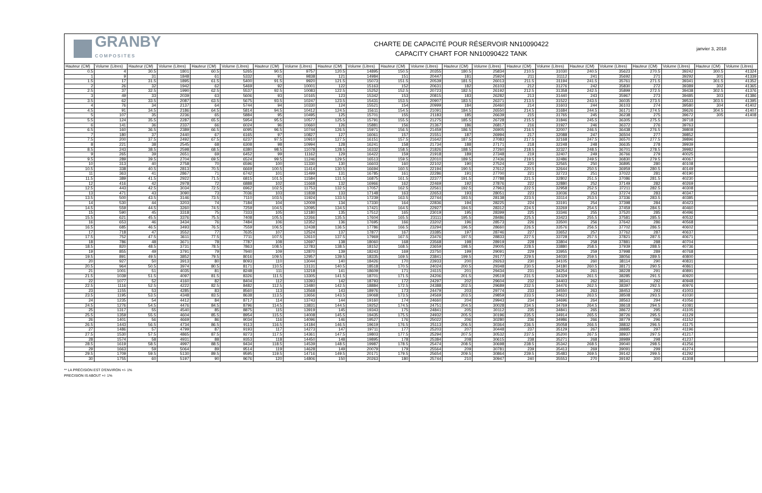GRANBY
COMPOSITES
CHARTE DE CAPACITÉ POUR RÉSERVOIR NN10090422
CAPACITY CHART FOR NN10090422 TANK
janvier 3, 2018
| Hauteur (CM) | Volume (Litres) | Hauteur (CM) | Volume (Litres) | Hauteur (CM) | Volume (Litres) | Hauteur (CM) | Volume (Litres) | Hauteur (CM) | Volume (Litres) | Hauteur (CM) | Volume (Litres) | Hauteur (CM) | Volume (Litres) | Hauteur (CM) | Volume (Litres) | Hauteur (CM) | Volume (Litres) | Hauteur (CM) | Volume (Litres) | Hauteur (CM) | Volume (Litres) |
| --- | --- | --- | --- | --- | --- | --- | --- | --- | --- | --- | --- | --- | --- | --- | --- | --- | --- | --- | --- | --- | --- |
| 0.5 | 4 | 30.5 | 1801 | 60.5 | 5265 | 90.5 | 9757 | 120.5 | 14895 | 150.5 | 20355 | 180.5 | 25834 | 210.5 | 31030 | 240.5 | 35623 | 270.5 | 39242 | 300.5 | 41324 |
| 1 | 9 | 31 | 1848 | 61 | 5332 | 91 | 9838 | 121 | 14984 | 151 | 20447 | 181 | 25924 | 211 | 31112 | 241 | 35692 | 271 | 39292 | 301 | 41339 |
| 1.5 | 17 | 31.5 | 1895 | 61.5 | 5400 | 91.5 | 9920 | 121.5 | 15073 | 151.5 | 20539 | 181.5 | 26013 | 211.5 | 31194 | 241.5 | 35761 | 271.5 | 39341 | 301.5 | 41352 |
| 2 | 26 | 32 | 1942 | 62 | 5469 | 92 | 10001 | 122 | 15163 | 152 | 20631 | 182 | 26103 | 212 | 31276 | 242 | 35830 | 272 | 39389 | 302 | 41365 |
| 2.5 | 37 | 32.5 | 1990 | 62.5 | 5537 | 92.5 | 10083 | 122.5 | 15252 | 152.5 | 20723 | 182.5 | 26192 | 212.5 | 31358 | 242.5 | 35899 | 272.5 | 39438 | 302.5 | 41376 |
| 3 | 49 | 33 | 2039 | 63 | 5606 | 93 | 10165 | 123 | 15342 | 153 | 20815 | 183 | 26282 | 213 | 31440 | 243 | 35967 | 273 | 39485 | 303 | 41386 |
| 3.5 | 62 | 33.5 | 2087 | 63.5 | 5675 | 93.5 | 10247 | 123.5 | 15431 | 153.5 | 20907 | 183.5 | 26371 | 213.5 | 31522 | 243.5 | 36035 | 273.5 | 39533 | 303.5 | 41395 |
| 4 | 76 | 34 | 2137 | 64 | 5744 | 94 | 10330 | 124 | 15521 | 154 | 20999 | 184 | 26460 | 214 | 31603 | 244 | 36103 | 274 | 39580 | 304 | 41402 |
| 4.5 | 91 | 34.5 | 2186 | 64.5 | 5814 | 94.5 | 10412 | 124.5 | 15611 | 154.5 | 21091 | 184.5 | 26550 | 214.5 | 31684 | 244.5 | 36171 | 274.5 | 39626 | 304.5 | 41407 |
| 5 | 107 | 35 | 2236 | 65 | 5884 | 95 | 10495 | 125 | 15701 | 155 | 21183 | 185 | 26639 | 215 | 31765 | 245 | 36238 | 275 | 39672 | 305 | 41408 |
| 5.5 | 124 | 35.5 | 2287 | 65.5 | 5954 | 95.5 | 10577 | 125.5 | 15791 | 155.5 | 21275 | 185.5 | 26728 | 215.5 | 31846 | 245.5 | 36305 | 275.5 | 39718 | | |
| 6 | 141 | 36 | 2337 | 66 | 6024 | 96 | 10660 | 126 | 15881 | 156 | 21367 | 186 | 26817 | 216 | 31927 | 246 | 36372 | 276 | 39763 | | |
| 6.5 | 160 | 36.5 | 2389 | 66.5 | 6095 | 96.5 | 10744 | 126.5 | 15971 | 156.5 | 21459 | 186.5 | 26905 | 216.5 | 32007 | 246.5 | 36438 | 276.5 | 39808 | | |
| 7 | 180 | 37 | 2440 | 67 | 6165 | 97 | 10827 | 127 | 16061 | 157 | 21551 | 187 | 26994 | 217 | 32088 | 247 | 36504 | 277 | 39852 | | |
| 7.5 | 200 | 37.5 | 2492 | 67.5 | 6237 | 97.5 | 10910 | 127.5 | 16151 | 157.5 | 21642 | 187.5 | 27083 | 217.5 | 32168 | 247.5 | 36570 | 277.5 | 39896 | | |
| 8 | 221 | 38 | 2545 | 68 | 6308 | 98 | 10994 | 128 | 16241 | 158 | 21734 | 188 | 27171 | 218 | 32248 | 248 | 36635 | 278 | 39939 | | |
| 8.5 | 243 | 38.5 | 2598 | 68.5 | 6380 | 98.5 | 11078 | 128.5 | 16332 | 158.5 | 21826 | 188.5 | 27260 | 218.5 | 32327 | 248.5 | 36701 | 278.5 | 39982 | | |
| 9 | 265 | 39 | 2651 | 69 | 6452 | 99 | 11162 | 129 | 16422 | 159 | 21918 | 189 | 27348 | 219 | 32407 | 249 | 36766 | 279 | 40025 | | |
| 9.5 | 289 | 39.5 | 2704 | 69.5 | 6524 | 99.5 | 11246 | 129.5 | 16513 | 159.5 | 22010 | 189.5 | 27436 | 219.5 | 32486 | 249.5 | 36830 | 279.5 | 40067 | | |
| 10 | 313 | 40 | 2758 | 70 | 6596 | 100 | 11330 | 130 | 16603 | 160 | 22102 | 190 | 27524 | 220 | 32565 | 250 | 36895 | 280 | 40108 | | |
| 10.5 | 338 | 40.5 | 2813 | 70.5 | 6669 | 100.5 | 11414 | 130.5 | 16694 | 160.5 | 22194 | 190.5 | 27612 | 220.5 | 32644 | 250.5 | 36959 | 280.5 | 40149 | | |
| 11 | 363 | 41 | 2867 | 71 | 6742 | 101 | 11499 | 131 | 16785 | 161 | 22286 | 191 | 27700 | 221 | 32723 | 251 | 37022 | 281 | 40190 | | |
| 11.5 | 389 | 41.5 | 2922 | 71.5 | 6815 | 101.5 | 11584 | 131.5 | 16875 | 161.5 | 22377 | 191.5 | 27788 | 221.5 | 32802 | 251.5 | 37086 | 281.5 | 40230 | | |
| 12 | 416 | 42 | 2978 | 72 | 6888 | 102 | 11668 | 132 | 16966 | 162 | 22469 | 192 | 27876 | 222 | 32880 | 252 | 37149 | 282 | 40269 | | |
| 12.5 | 443 | 42.5 | 3034 | 72.5 | 6962 | 102.5 | 11753 | 132.5 | 17057 | 162.5 | 22561 | 192.5 | 27963 | 222.5 | 32958 | 252.5 | 37211 | 282.5 | 40308 | | |
| 13 | 471 | 43 | 3090 | 73 | 7036 | 103 | 11838 | 133 | 17148 | 163 | 22653 | 193 | 28051 | 223 | 33036 | 253 | 37274 | 283 | 40347 | | |
| 13.5 | 500 | 43.5 | 3146 | 73.5 | 7110 | 103.5 | 11924 | 133.5 | 17239 | 163.5 | 22744 | 193.5 | 28138 | 223.5 | 33114 | 253.5 | 37336 | 283.5 | 40385 | | |
| 14 | 530 | 44 | 3203 | 74 | 7184 | 104 | 12009 | 134 | 17330 | 164 | 22836 | 194 | 28225 | 224 | 33191 | 254 | 37398 | 284 | 40423 | | |
| 14.5 | 559 | 44.5 | 3260 | 74.5 | 7259 | 104.5 | 12095 | 134.5 | 17421 | 164.5 | 22927 | 194.5 | 28312 | 224.5 | 33269 | 254.5 | 37459 | 284.5 | 40460 | | |
| 15 | 590 | 45 | 3318 | 75 | 7333 | 105 | 12180 | 135 | 17512 | 165 | 23019 | 195 | 28399 | 225 | 33346 | 255 | 37520 | 285 | 40496 | | |
| 15.5 | 621 | 45.5 | 3376 | 75.5 | 7408 | 105.5 | 12266 | 135.5 | 17604 | 165.5 | 23111 | 195.5 | 28486 | 225.5 | 33423 | 255.5 | 37581 | 285.5 | 40532 | | |
| 16 | 653 | 46 | 3434 | 76 | 7484 | 106 | 12352 | 136 | 17695 | 166 | 23202 | 196 | 28573 | 226 | 33500 | 256 | 37642 | 286 | 40568 | | |
| 16.5 | 685 | 46.5 | 3493 | 76.5 | 7559 | 106.5 | 12438 | 136.5 | 17786 | 166.5 | 23294 | 196.5 | 28660 | 226.5 | 33576 | 256.5 | 37702 | 286.5 | 40602 | | |
| 17 | 718 | 47 | 3552 | 77 | 7635 | 107 | 12524 | 137 | 17877 | 167 | 23385 | 197 | 28746 | 227 | 33652 | 257 | 37762 | 287 | 40637 | | |
| 17.5 | 752 | 47.5 | 3611 | 77.5 | 7711 | 107.5 | 12610 | 137.5 | 17969 | 167.5 | 23476 | 197.5 | 28833 | 227.5 | 33728 | 257.5 | 37821 | 287.5 | 40671 | | |
| 18 | 786 | 48 | 3671 | 78 | 7787 | 108 | 12697 | 138 | 18060 | 168 | 23568 | 198 | 28919 | 228 | 33804 | 258 | 37881 | 288 | 40704 | | |
| 18.5 | 820 | 48.5 | 3731 | 78.5 | 7863 | 108.5 | 12783 | 138.5 | 18152 | 168.5 | 23659 | 198.5 | 29005 | 228.5 | 33880 | 258.5 | 37939 | 288.5 | 40736 | | |
| 19 | 855 | 49 | 3791 | 79 | 7940 | 109 | 12870 | 139 | 18243 | 169 | 23750 | 199 | 29091 | 229 | 33955 | 259 | 37998 | 289 | 40768 | | |
| 19.5 | 891 | 49.5 | 3852 | 79.5 | 8016 | 109.5 | 12957 | 139.5 | 18335 | 169.5 | 23841 | 199.5 | 29177 | 229.5 | 34030 | 259.5 | 38056 | 289.5 | 40800 | | |
| 20 | 927 | 50 | 3913 | 80 | 8093 | 110 | 13044 | 140 | 18426 | 170 | 23933 | 200 | 29263 | 230 | 34105 | 260 | 38114 | 290 | 40831 | | |
| 20.5 | 964 | 50.5 | 3974 | 80.5 | 8171 | 110.5 | 13131 | 140.5 | 18518 | 170.5 | 24024 | 200.5 | 29348 | 230.5 | 34180 | 260.5 | 38171 | 290.5 | 40861 | | |
| 21 | 1001 | 51 | 4035 | 81 | 8248 | 111 | 13218 | 141 | 18609 | 171 | 24115 | 201 | 29434 | 231 | 34254 | 261 | 38228 | 291 | 40891 | | |
| 21.5 | 1039 | 51.5 | 4097 | 81.5 | 8326 | 111.5 | 13305 | 141.5 | 18701 | 171.5 | 24206 | 201.5 | 29519 | 231.5 | 34329 | 261.5 | 38285 | 291.5 | 40920 | | |
| 22 | 1077 | 52 | 4160 | 82 | 8404 | 112 | 13393 | 142 | 18793 | 172 | 24297 | 202 | 29604 | 232 | 34403 | 262 | 38341 | 292 | 40948 | | |
| 22.5 | 1116 | 52.5 | 4222 | 82.5 | 8482 | 112.5 | 13480 | 142.5 | 18884 | 172.5 | 24388 | 202.5 | 29689 | 232.5 | 34476 | 262.5 | 38397 | 292.5 | 40976 | | |
| 23 | 1155 | 53 | 4285 | 83 | 8560 | 113 | 13568 | 143 | 18976 | 173 | 24479 | 203 | 29774 | 233 | 34550 | 263 | 38453 | 293 | 41003 | | |
| 23.5 | 1195 | 53.5 | 4348 | 83.5 | 8638 | 113.5 | 13656 | 143.5 | 19068 | 173.5 | 24569 | 203.5 | 29859 | 233.5 | 34623 | 263.5 | 38508 | 293.5 | 41030 | | |
| 24 | 1235 | 54 | 4412 | 84 | 8717 | 114 | 13743 | 144 | 19160 | 174 | 24660 | 204 | 29943 | 234 | 34696 | 264 | 38563 | 294 | 41056 | | |
| 24.5 | 1276 | 54.5 | 4476 | 84.5 | 8796 | 114.5 | 13831 | 144.5 | 19252 | 174.5 | 24751 | 204.5 | 30028 | 234.5 | 34769 | 264.5 | 38618 | 294.5 | 41081 | | |
| 25 | 1317 | 55 | 4540 | 85 | 8875 | 115 | 13919 | 145 | 19343 | 175 | 24841 | 205 | 30112 | 235 | 34841 | 265 | 38672 | 295 | 41105 | | |
| 25.5 | 1359 | 55.5 | 4604 | 85.5 | 8954 | 115.5 | 14008 | 145.5 | 19435 | 175.5 | 24932 | 205.5 | 30196 | 235.5 | 34914 | 265.5 | 38726 | 295.5 | 41129 | | |
| 26 | 1401 | 56 | 4669 | 86 | 9034 | 116 | 14096 | 146 | 19527 | 176 | 25022 | 206 | 30280 | 236 | 34986 | 266 | 38779 | 296 | 41152 | | |
| 26.5 | 1443 | 56.5 | 4734 | 86.5 | 9113 | 116.5 | 14184 | 146.5 | 19619 | 176.5 | 25113 | 206.5 | 30364 | 236.5 | 35058 | 266.5 | 38832 | 296.5 | 41175 | | |
| 27 | 1486 | 57 | 4799 | 87 | 9193 | 117 | 14273 | 147 | 19711 | 177 | 25203 | 207 | 30448 | 237 | 35129 | 267 | 38885 | 297 | 41196 | | |
| 27.5 | 1530 | 57.5 | 4865 | 87.5 | 9273 | 117.5 | 14361 | 147.5 | 19803 | 177.5 | 25294 | 207.5 | 30532 | 237.5 | 35200 | 267.5 | 38937 | 297.5 | 41217 | | |
| 28 | 1574 | 58 | 4931 | 88 | 9353 | 118 | 14450 | 148 | 19895 | 178 | 25384 | 208 | 30615 | 238 | 35271 | 268 | 38989 | 298 | 41237 | | |
| 28.5 | 1619 | 58.5 | 4997 | 88.5 | 9434 | 118.5 | 14539 | 148.5 | 19987 | 178.5 | 25474 | 208.5 | 30698 | 238.5 | 35342 | 268.5 | 39040 | 298.5 | 41256 | | |
| 29 | 1663 | 59 | 5064 | 89 | 9514 | 119 | 14628 | 149 | 20079 | 179 | 25564 | 209 | 30781 | 239 | 35413 | 269 | 39091 | 299 | 41274 | | |
| 29.5 | 1709 | 59.5 | 5130 | 89.5 | 9595 | 119.5 | 14716 | 149.5 | 20171 | 179.5 | 25654 | 209.5 | 30864 | 239.5 | 35483 | 269.5 | 39142 | 299.5 | 41292 | | |
| 30 | 1755 | 60 | 5197 | 90 | 9676 | 120 | 14806 | 150 | 20263 | 180 | 25744 | 210 | 30947 | 240 | 35553 | 270 | 39192 | 300 | 41308 | | |
** LA PRÉCISION EST D'ENVIRON +/- 1%
PRECISION IS ABOUT +/- 1%